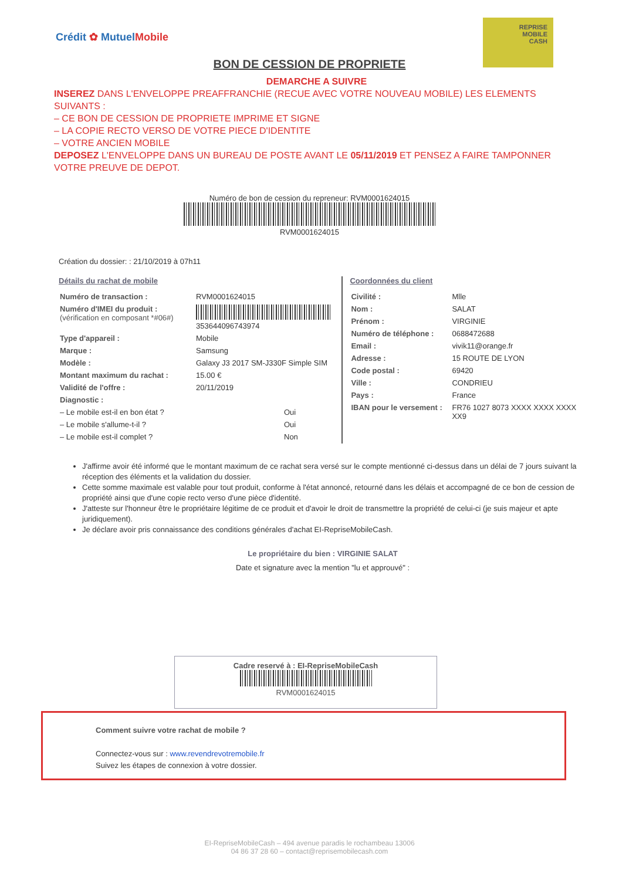Crédit ✿ MutuelMobile
REPRISE
MOBILE
CASH
BON DE CESSION DE PROPRIETE
DEMARCHE A SUIVRE
INSEREZ DANS L'ENVELOPPE PREAFFRANCHIE (RECUE AVEC VOTRE NOUVEAU MOBILE) LES ELEMENTS SUIVANTS :
– CE BON DE CESSION DE PROPRIETE IMPRIME ET SIGNE
– LA COPIE RECTO VERSO DE VOTRE PIECE D'IDENTITE
– VOTRE ANCIEN MOBILE
DEPOSEZ L'ENVELOPPE DANS UN BUREAU DE POSTE AVANT LE 05/11/2019 ET PENSEZ A FAIRE TAMPONNER VOTRE PREUVE DE DEPOT.
Numéro de bon de cession du repreneur: RVM0001624015
RVM0001624015
Création du dossier: : 21/10/2019 à 07h11
Détails du rachat de mobile
| Numéro de transaction : | RVM0001624015 |
| Numéro d'IMEI du produit : (vérification en composant *#06#) | 353644096743974 |
| Type d'appareil : | Mobile |
| Marque : | Samsung |
| Modèle : | Galaxy J3 2017 SM-J330F Simple SIM |
| Montant maximum du rachat : | 15.00 € |
| Validité de l'offre : | 20/11/2019 |
| Diagnostic : | |
| – Le mobile est-il en bon état ? | Oui |
| – Le mobile s'allume-t-il ? | Oui |
| – Le mobile est-il complet ? | Non |
Coordonnées du client
| Civilité : | Mlle |
| Nom : | SALAT |
| Prénom : | VIRGINIE |
| Numéro de téléphone : | 0688472688 |
| Email : | vivik11@orange.fr |
| Adresse : | 15 ROUTE DE LYON |
| Code postal : | 69420 |
| Ville : | CONDRIEU |
| Pays : | France |
| IBAN pour le versement : | FR76 1027 8073 XXXX XXXX XXXX XX9 |
J'affirme avoir été informé que le montant maximum de ce rachat sera versé sur le compte mentionné ci-dessus dans un délai de 7 jours suivant la réception des éléments et la validation du dossier.
Cette somme maximale est valable pour tout produit, conforme à l'état annoncé, retourné dans les délais et accompagné de ce bon de cession de propriété ainsi que d'une copie recto verso d'une pièce d'identité.
J'atteste sur l'honneur être le propriétaire légitime de ce produit et d'avoir le droit de transmettre la propriété de celui-ci (je suis majeur et apte juridiquement).
Je déclare avoir pris connaissance des conditions générales d'achat EI-RepriseMobileCash.
Le propriétaire du bien : VIRGINIE SALAT
Date et signature avec la mention "lu et approuvé" :
Cadre reservé à : EI-RepriseMobileCash
RVM0001624015
Comment suivre votre rachat de mobile ?
Connectez-vous sur : www.revendrevotremobile.fr
Suivez les étapes de connexion à votre dossier.
EI-RepriseMobileCash – 494 avenue paradis le rochambeau 13006
04 86 37 28 60 – contact@reprisemobilecash.com